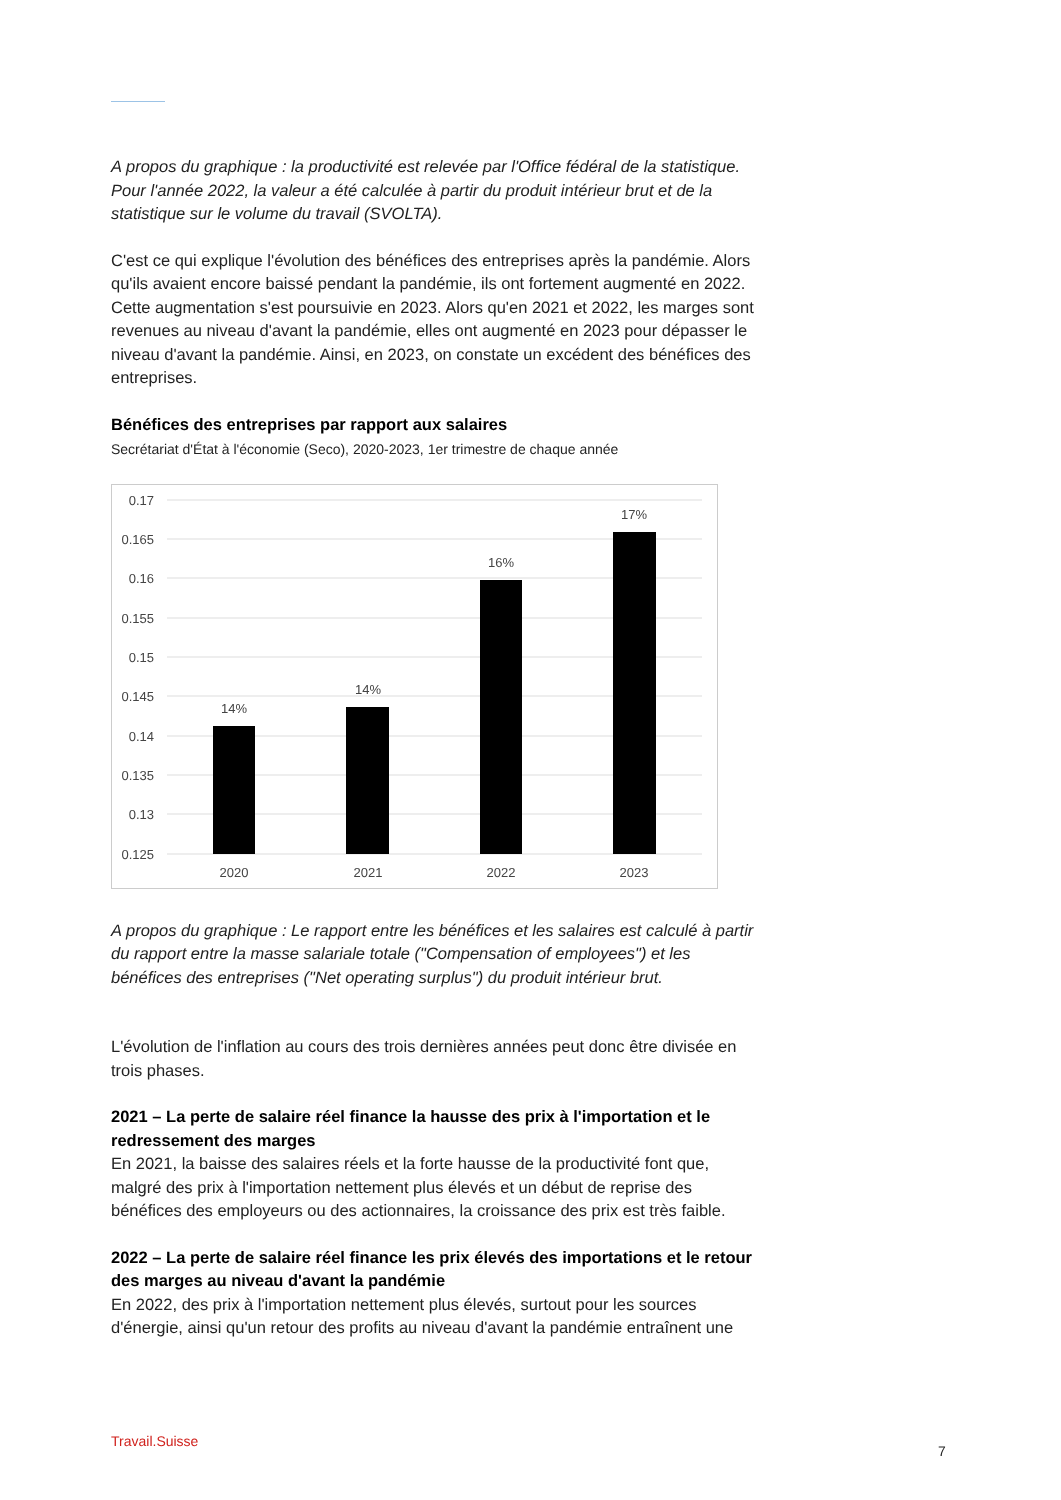A propos du graphique : la productivité est relevée par l'Office fédéral de la statistique. Pour l'année 2022, la valeur a été calculée à partir du produit intérieur brut et de la statistique sur le volume du travail (SVOLTA).
C'est ce qui explique l'évolution des bénéfices des entreprises après la pandémie. Alors qu'ils avaient encore baissé pendant la pandémie, ils ont fortement augmenté en 2022. Cette augmentation s'est poursuivie en 2023. Alors qu'en 2021 et 2022, les marges sont revenues au niveau d'avant la pandémie, elles ont augmenté en 2023 pour dépasser le niveau d'avant la pandémie. Ainsi, en 2023, on constate un excédent des bénéfices des entreprises.
Bénéfices des entreprises par rapport aux salaires
Secrétariat d'État à l'économie (Seco), 2020-2023, 1er trimestre de chaque année
0.17
0.165
0.16
0.155
0.15
0.145
0.14
0.135
0.13
0.125
14%
14%
16%
17%
2020
2021
2022
2023
A propos du graphique : Le rapport entre les bénéfices et les salaires est calculé à partir du rapport entre la masse salariale totale ("Compensation of employees") et les bénéfices des entreprises ("Net operating surplus") du produit intérieur brut.
L'évolution de l'inflation au cours des trois dernières années peut donc être divisée en trois phases.
2021 – La perte de salaire réel finance la hausse des prix à l'importation et le redressement des marges
En 2021, la baisse des salaires réels et la forte hausse de la productivité font que, malgré des prix à l'importation nettement plus élevés et un début de reprise des bénéfices des employeurs ou des actionnaires, la croissance des prix est très faible.
2022 – La perte de salaire réel finance les prix élevés des importations et le retour des marges au niveau d'avant la pandémie
En 2022, des prix à l'importation nettement plus élevés, surtout pour les sources d'énergie, ainsi qu'un retour des profits au niveau d'avant la pandémie entraînent une
Travail.Suisse
7